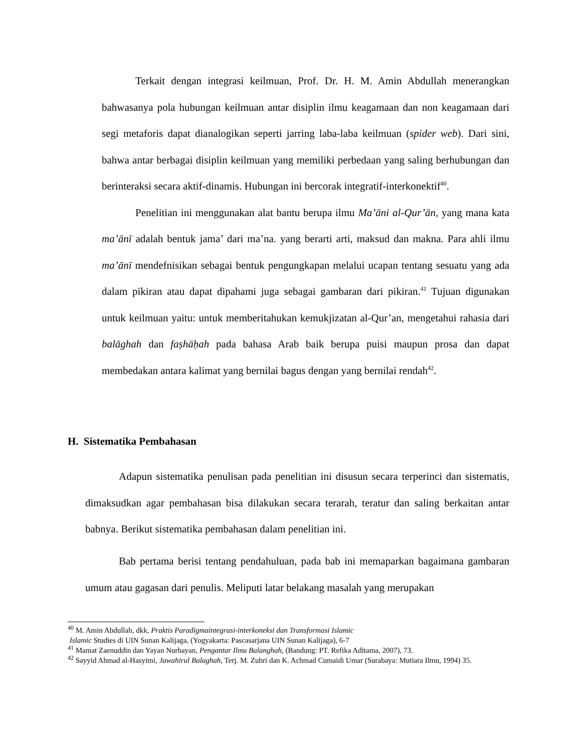Terkait dengan integrasi keilmuan, Prof. Dr. H. M. Amin Abdullah menerangkan bahwasanya pola hubungan keilmuan antar disiplin ilmu keagamaan dan non keagamaan dari segi metaforis dapat dianalogikan seperti jarring laba-laba keilmuan (spider web). Dari sini, bahwa antar berbagai disiplin keilmuan yang memiliki perbedaan yang saling berhubungan dan berinteraksi secara aktif-dinamis. Hubungan ini bercorak integratif-interkonektif<sup>40</sup>.
Penelitian ini menggunakan alat bantu berupa ilmu Ma’āni al-Qur’ān, yang mana kata ma’ānī adalah bentuk jama’ dari ma’na. yang berarti arti, maksud dan makna. Para ahli ilmu ma’ānī mendefnisikan sebagai bentuk pengungkapan melalui ucapan tentang sesuatu yang ada dalam pikiran atau dapat dipahami juga sebagai gambaran dari pikiran.<sup>41</sup> Tujuan digunakan untuk keilmuan yaitu: untuk memberitahukan kemukjizatan al-Qur’an, mengetahui rahasia dari balāghah dan faṣhāḥah pada bahasa Arab baik berupa puisi maupun prosa dan dapat membedakan antara kalimat yang bernilai bagus dengan yang bernilai rendah<sup>42</sup>.
H. Sistematika Pembahasan
Adapun sistematika penulisan pada penelitian ini disusun secara terperinci dan sistematis, dimaksudkan agar pembahasan bisa dilakukan secara terarah, teratur dan saling berkaitan antar babnya. Berikut sistematika pembahasan dalam penelitian ini.
Bab pertama berisi tentang pendahuluan, pada bab ini memaparkan bagaimana gambaran umum atau gagasan dari penulis. Meliputi latar belakang masalah yang merupakan
<sup>40</sup> M. Amin Abdullah, dkk, Praktis Paradigmaintegrasi-interkoneksi dan Transformasi Islamic
Islamic Studies di UIN Sunan Kalijaga, (Yogyakarta: Pascasarjana UIN Sunan Kalijaga), 6-7
<sup>41</sup> Mamat Zaenuddin dan Yayan Nurbayan, Pengantar Ilmu Balanghah, (Bandung: PT. Refika Aditama, 2007), 73.
<sup>42</sup> Sayyid Ahmad al-Hasyimi, Jawahirul Balaghah, Terj. M. Zuhri dan K. Achmad Cumaidi Umar (Surabaya: Mutiara Ilmu, 1994) 35.